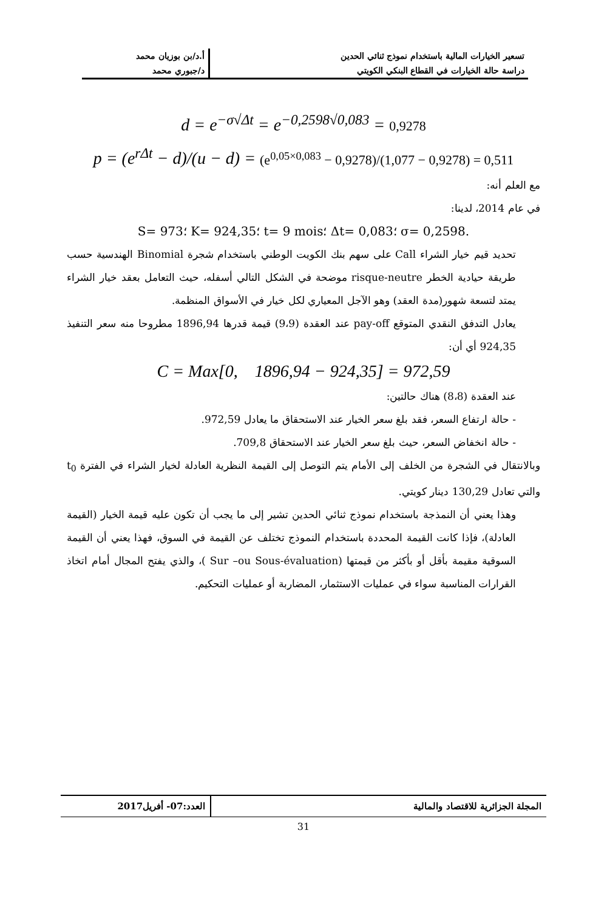| تسعير الخيارات المالية باستخدام نموذج ثنائي الحدين | أ.د/بن بوزيان محمد |
| دراسة حالة الخيارات في القطاع البنكي الكويتي | د/جبوري محمد |
d = e<sup>−σ√Δt</sup> = e<sup>−0,2598√0,083</sup> = 0,9278
p = (e<sup>rΔt</sup> − d)/(u − d) = (e<sup>0,05×0,083</sup> − 0,9278)/(1,077 − 0,9278) = 0,511
مع العلم أنه:
في عام 2014، لدينا:
.σ= 0,2598 ؛Δt= 0,083 ؛t= 9 mois ؛K= 924,35 ؛S= 973
تحديد قيم خيار الشراء Call على سهم بنك الكويت الوطني باستخدام شجرة Binomial الهندسية حسب طريقة حيادية الخطر risque-neutre موضحة في الشكل التالي أسفله، حيث التعامل بعقد خيار الشراء يمتد لتسعة شهور(مدة العقد) وهو الآجل المعياري لكل خيار في الأسواق المنظمة.
يعادل التدفق النقدي المتوقع pay-off عند العقدة (9،9) قيمة قدرها 1896,94 مطروحا منه سعر التنفيذ 924,35 أي أن:
C = Max[0, 1896,94 − 924,35] = 972,59
عند العقدة (8،8) هناك حالتين:
- حالة ارتفاع السعر، فقد بلغ سعر الخيار عند الاستحقاق ما يعادل 972,59.
- حالة انخفاض السعر، حيث بلغ سعر الخيار عند الاستحقاق 709,8.
وبالانتقال في الشجرة من الخلف إلى الأمام يتم التوصل إلى القيمة النظرية العادلة لخيار الشراء في الفترة t<sub>0</sub> والتي تعادل 130,29 دينار كويتي.
وهذا يعني أن النمذجة باستخدام نموذج ثنائي الحدين تشير إلى ما يجب أن تكون عليه قيمة الخيار (القيمة العادلة)، فإذا كانت القيمة المحددة باستخدام النموذج تختلف عن القيمة في السوق، فهذا يعني أن القيمة السوقية مقيمة بأقل أو بأكثر من قيمتها (Sur –ou Sous-évaluation )، والذي يفتح المجال أمام اتخاذ القرارات المناسبة سواء في عمليات الاستثمار، المضاربة أو عمليات التحكيم.
| المجلة الجزائرية للاقتصاد والمالية | العدد:07- أفريل2017 |
31